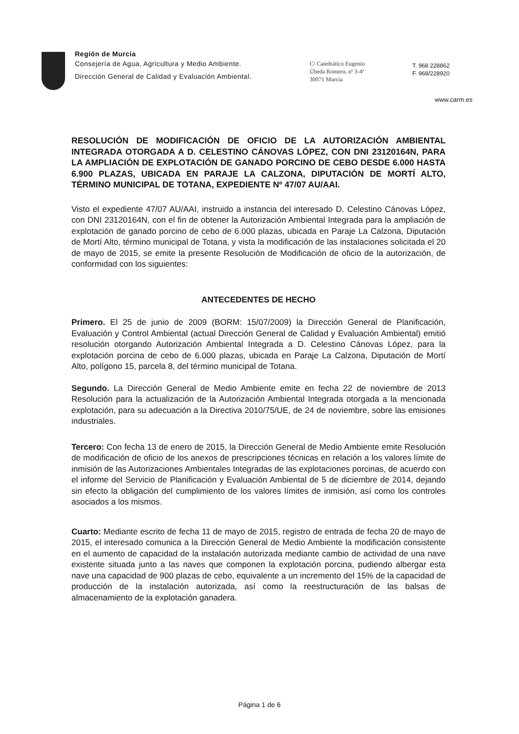Región de Murcia
Consejería de Agua, Agricultura y Medio Ambiente.
Dirección General de Calidad y Evaluación Ambiental.
C/ Catedrático Eugenio
Úbeda Romero, nº 3-4ª
30071 Murcia
T. 968 228862
F. 968/228920
www.carm.es
RESOLUCIÓN DE MODIFICACIÓN DE OFICIO DE LA AUTORIZACIÓN AMBIENTAL INTEGRADA OTORGADA A D. CELESTINO CÁNOVAS LÓPEZ, CON DNI 23120164N, PARA LA AMPLIACIÓN DE EXPLOTACIÓN DE GANADO PORCINO DE CEBO DESDE 6.000 HASTA 6.900 PLAZAS, UBICADA EN PARAJE LA CALZONA, DIPUTACIÓN DE MORTÍ ALTO, TÉRMINO MUNICIPAL DE TOTANA, EXPEDIENTE Nº 47/07 AU/AAI.
Visto el expediente 47/07 AU/AAI, instruido a instancia del interesado D. Celestino Cánovas López, con DNI 23120164N, con el fin de obtener la Autorización Ambiental Integrada para la ampliación de explotación de ganado porcino de cebo de 6.000 plazas, ubicada en Paraje La Calzona, Diputación de Mortí Alto, término municipal de Totana, y vista la modificación de las instalaciones solicitada el 20 de mayo de 2015, se emite la presente Resolución de Modificación de oficio de la autorización, de conformidad con los siguientes:
ANTECEDENTES DE HECHO
Primero. El 25 de junio de 2009 (BORM: 15/07/2009) la Dirección General de Planificación, Evaluación y Control Ambiental (actual Dirección General de Calidad y Evaluación Ambiental) emitió resolución otorgando Autorización Ambiental Integrada a D. Celestino Cánovas López, para la explotación porcina de cebo de 6.000 plazas, ubicada en Paraje La Calzona, Diputación de Mortí Alto, polígono 15, parcela 8, del término municipal de Totana.
Segundo. La Dirección General de Medio Ambiente emite en fecha 22 de noviembre de 2013 Resolución para la actualización de la Autorización Ambiental Integrada otorgada a la mencionada explotación, para su adecuación a la Directiva 2010/75/UE, de 24 de noviembre, sobre las emisiones industriales.
Tercero: Con fecha 13 de enero de 2015, la Dirección General de Medio Ambiente emite Resolución de modificación de oficio de los anexos de prescripciones técnicas en relación a los valores límite de inmisión de las Autorizaciones Ambientales Integradas de las explotaciones porcinas, de acuerdo con el informe del Servicio de Planificación y Evaluación Ambiental de 5 de diciembre de 2014, dejando sin efecto la obligación del cumplimiento de los valores límites de inmisión, así como los controles asociados a los mismos.
Cuarto: Mediante escrito de fecha 11 de mayo de 2015, registro de entrada de fecha 20 de mayo de 2015, el interesado comunica a la Dirección General de Medio Ambiente la modificación consistente en el aumento de capacidad de la instalación autorizada mediante cambio de actividad de una nave existente situada junto a las naves que componen la explotación porcina, pudiendo albergar esta nave una capacidad de 900 plazas de cebo, equivalente a un incremento del 15% de la capacidad de producción de la instalación autorizada, así como la reestructuración de las balsas de almacenamiento de la explotación ganadera.
Página 1 de 6